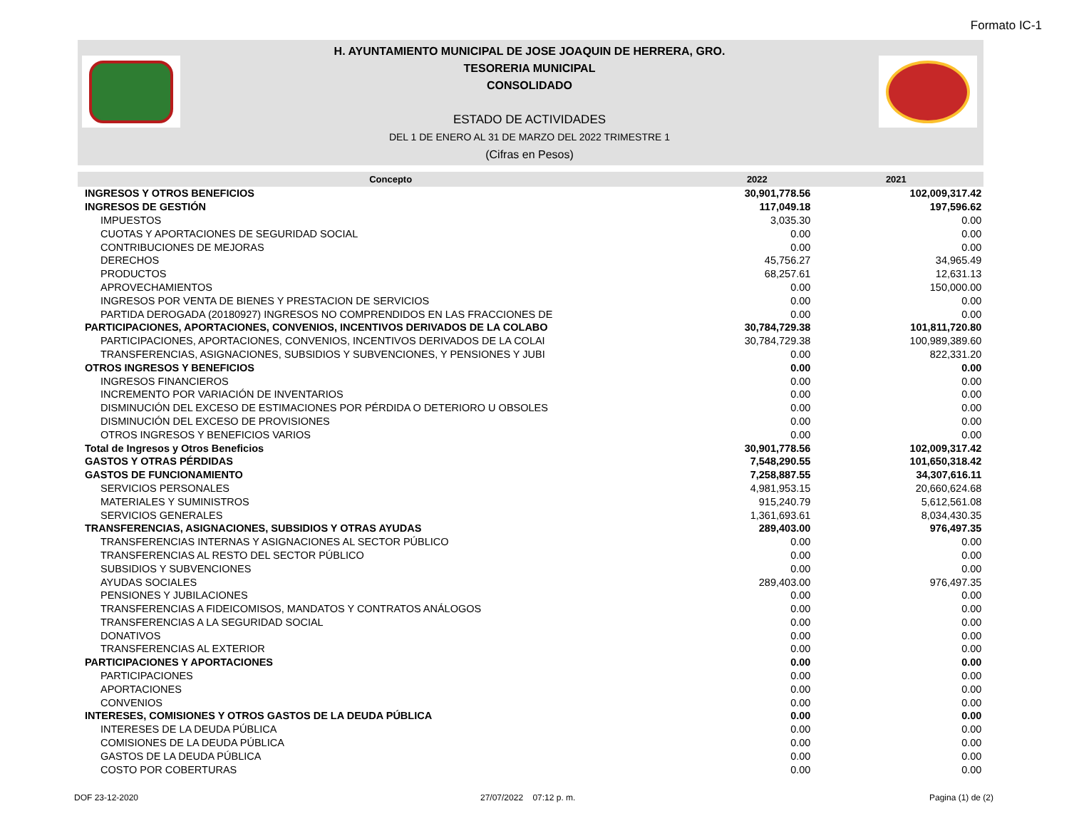Formato IC-1
H. AYUNTAMIENTO MUNICIPAL DE JOSE JOAQUIN DE HERRERA, GRO.
TESORERIA MUNICIPAL
CONSOLIDADO
ESTADO DE ACTIVIDADES
DEL 1 DE ENERO AL 31 DE MARZO DEL 2022 TRIMESTRE 1
(Cifras en Pesos)
| Concepto | 2022 | 2021 | |
| --- | --- | --- | --- |
| INGRESOS Y OTROS BENEFICIOS | 30,901,778.56 | 102,009,317.42 | |
| INGRESOS DE GESTIÓN | 117,049.18 | 197,596.62 | |
| IMPUESTOS | 3,035.30 | 0.00 | |
| CUOTAS Y APORTACIONES DE SEGURIDAD SOCIAL | 0.00 | 0.00 | |
| CONTRIBUCIONES DE MEJORAS | 0.00 | 0.00 | |
| DERECHOS | 45,756.27 | 34,965.49 | |
| PRODUCTOS | 68,257.61 | 12,631.13 | |
| APROVECHAMIENTOS | 0.00 | 150,000.00 | |
| INGRESOS POR VENTA DE BIENES Y PRESTACION DE SERVICIOS | 0.00 | 0.00 | |
| PARTIDA DEROGADA (20180927) INGRESOS NO COMPRENDIDOS EN LAS FRACCIONES DE | 0.00 | 0.00 | |
| PARTICIPACIONES, APORTACIONES, CONVENIOS, INCENTIVOS DERIVADOS DE LA COLABO | 30,784,729.38 | 101,811,720.80 | |
| PARTICIPACIONES, APORTACIONES, CONVENIOS, INCENTIVOS DERIVADOS DE LA COLAI | 30,784,729.38 | 100,989,389.60 | |
| TRANSFERENCIAS, ASIGNACIONES, SUBSIDIOS Y SUBVENCIONES, Y PENSIONES Y JUBI | 0.00 | 822,331.20 | |
| OTROS INGRESOS Y BENEFICIOS | 0.00 | 0.00 | |
| INGRESOS FINANCIEROS | 0.00 | 0.00 | |
| INCREMENTO POR VARIACIÓN DE INVENTARIOS | 0.00 | 0.00 | |
| DISMINUCIÓN DEL EXCESO DE ESTIMACIONES POR PÉRDIDA O DETERIORO U OBSOLES | 0.00 | 0.00 | |
| DISMINUCIÓN DEL EXCESO DE PROVISIONES | 0.00 | 0.00 | |
| OTROS INGRESOS Y BENEFICIOS VARIOS | 0.00 | 0.00 | |
| Total de Ingresos y Otros Beneficios | 30,901,778.56 | 102,009,317.42 | |
| GASTOS Y OTRAS PÉRDIDAS | 7,548,290.55 | 101,650,318.42 | |
| GASTOS DE FUNCIONAMIENTO | 7,258,887.55 | 34,307,616.11 | |
| SERVICIOS PERSONALES | 4,981,953.15 | 20,660,624.68 | |
| MATERIALES Y SUMINISTROS | 915,240.79 | 5,612,561.08 | |
| SERVICIOS GENERALES | 1,361,693.61 | 8,034,430.35 | |
| TRANSFERENCIAS, ASIGNACIONES, SUBSIDIOS Y OTRAS AYUDAS | 289,403.00 | 976,497.35 | |
| TRANSFERENCIAS INTERNAS Y ASIGNACIONES AL SECTOR PÚBLICO | 0.00 | 0.00 | |
| TRANSFERENCIAS AL RESTO DEL SECTOR PÚBLICO | 0.00 | 0.00 | |
| SUBSIDIOS Y SUBVENCIONES | 0.00 | 0.00 | |
| AYUDAS SOCIALES | 289,403.00 | 976,497.35 | |
| PENSIONES Y JUBILACIONES | 0.00 | 0.00 | |
| TRANSFERENCIAS A FIDEICOMISOS, MANDATOS Y CONTRATOS ANÁLOGOS | 0.00 | 0.00 | |
| TRANSFERENCIAS A LA SEGURIDAD SOCIAL | 0.00 | 0.00 | |
| DONATIVOS | 0.00 | 0.00 | |
| TRANSFERENCIAS AL EXTERIOR | 0.00 | 0.00 | |
| PARTICIPACIONES Y APORTACIONES | 0.00 | 0.00 | |
| PARTICIPACIONES | 0.00 | 0.00 | |
| APORTACIONES | 0.00 | 0.00 | |
| CONVENIOS | 0.00 | 0.00 | |
| INTERESES, COMISIONES Y OTROS GASTOS DE LA DEUDA PÚBLICA | 0.00 | 0.00 | |
| INTERESES DE LA DEUDA PÚBLICA | 0.00 | 0.00 | |
| COMISIONES DE LA DEUDA PÚBLICA | 0.00 | 0.00 | |
| GASTOS DE LA DEUDA PÚBLICA | 0.00 | 0.00 | |
| COSTO POR COBERTURAS | 0.00 | 0.00 | |
DOF 23-12-2020 27/07/2022 07:12 p. m. Pagina (1) de (2)